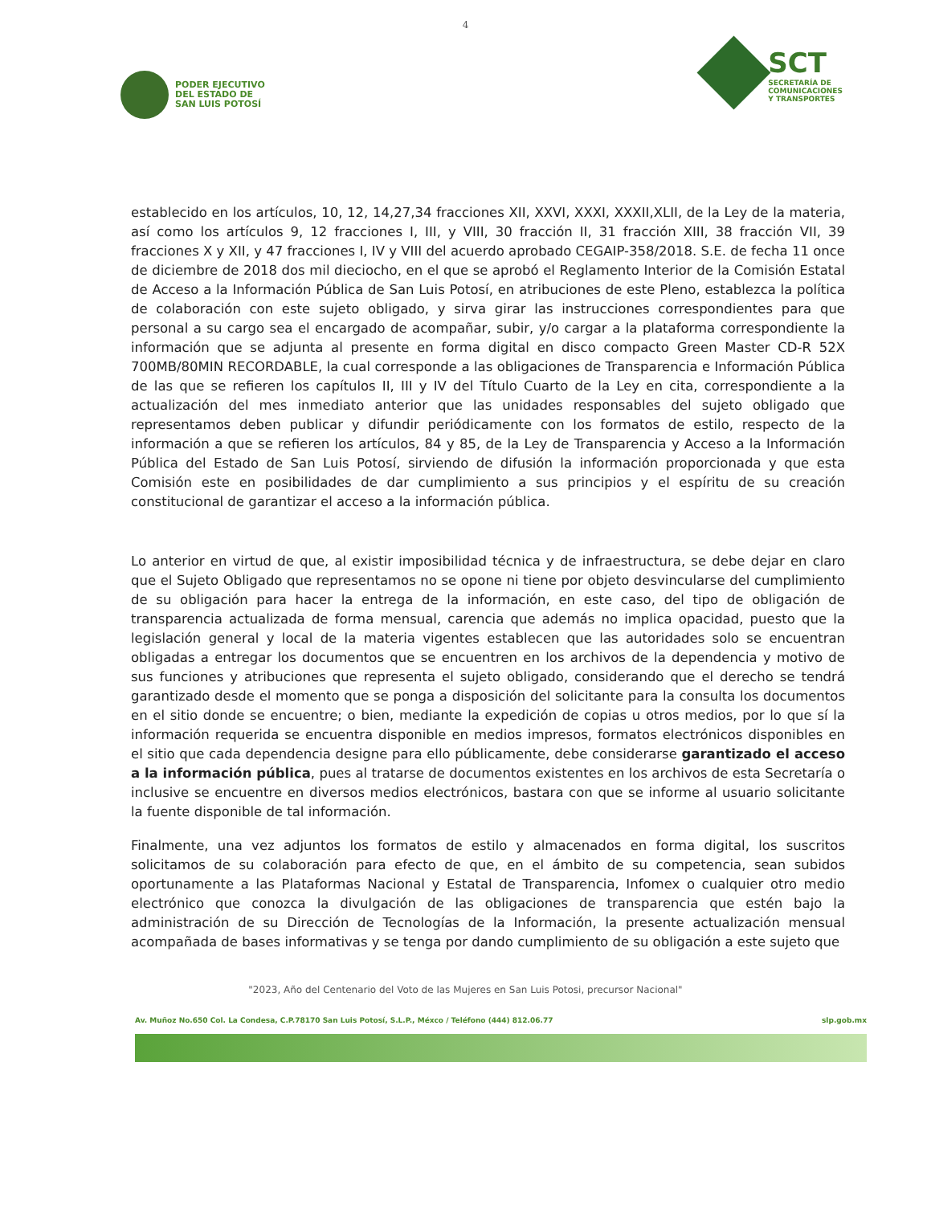4
PODER EJECUTIVO
DEL ESTADO DE
SAN LUIS POTOSÍ
SCT
SECRETARÍA DE
COMUNICACIONES
Y TRANSPORTES
establecido en los artículos, 10, 12, 14,27,34 fracciones XII, XXVI, XXXI, XXXII,XLII, de la Ley de la materia, así como los artículos 9, 12 fracciones I, III, y VIII, 30 fracción II, 31 fracción XIII, 38 fracción VII, 39 fracciones X y XII, y 47 fracciones I, IV y VIII del acuerdo aprobado CEGAIP-358/2018. S.E. de fecha 11 once de diciembre de 2018 dos mil dieciocho, en el que se aprobó el Reglamento Interior de la Comisión Estatal de Acceso a la Información Pública de San Luis Potosí, en atribuciones de este Pleno, establezca la política de colaboración con este sujeto obligado, y sirva girar las instrucciones correspondientes para que personal a su cargo sea el encargado de acompañar, subir, y/o cargar a la plataforma correspondiente la información que se adjunta al presente en forma digital en disco compacto Green Master CD-R 52X 700MB/80MIN RECORDABLE, la cual corresponde a las obligaciones de Transparencia e Información Pública de las que se refieren los capítulos II, III y IV del Título Cuarto de la Ley en cita, correspondiente a la actualización del mes inmediato anterior que las unidades responsables del sujeto obligado que representamos deben publicar y difundir periódicamente con los formatos de estilo, respecto de la información a que se refieren los artículos, 84 y 85, de la Ley de Transparencia y Acceso a la Información Pública del Estado de San Luis Potosí, sirviendo de difusión la información proporcionada y que esta Comisión este en posibilidades de dar cumplimiento a sus principios y el espíritu de su creación constitucional de garantizar el acceso a la información pública.
Lo anterior en virtud de que, al existir imposibilidad técnica y de infraestructura, se debe dejar en claro que el Sujeto Obligado que representamos no se opone ni tiene por objeto desvincularse del cumplimiento de su obligación para hacer la entrega de la información, en este caso, del tipo de obligación de transparencia actualizada de forma mensual, carencia que además no implica opacidad, puesto que la legislación general y local de la materia vigentes establecen que las autoridades solo se encuentran obligadas a entregar los documentos que se encuentren en los archivos de la dependencia y motivo de sus funciones y atribuciones que representa el sujeto obligado, considerando que el derecho se tendrá garantizado desde el momento que se ponga a disposición del solicitante para la consulta los documentos en el sitio donde se encuentre; o bien, mediante la expedición de copias u otros medios, por lo que sí la información requerida se encuentra disponible en medios impresos, formatos electrónicos disponibles en el sitio que cada dependencia designe para ello públicamente, debe considerarse garantizado el acceso a la información pública, pues al tratarse de documentos existentes en los archivos de esta Secretaría o inclusive se encuentre en diversos medios electrónicos, bastara con que se informe al usuario solicitante la fuente disponible de tal información.
Finalmente, una vez adjuntos los formatos de estilo y almacenados en forma digital, los suscritos solicitamos de su colaboración para efecto de que, en el ámbito de su competencia, sean subidos oportunamente a las Plataformas Nacional y Estatal de Transparencia, Infomex o cualquier otro medio electrónico que conozca la divulgación de las obligaciones de transparencia que estén bajo la administración de su Dirección de Tecnologías de la Información, la presente actualización mensual acompañada de bases informativas y se tenga por dando cumplimiento de su obligación a este sujeto que
"2023, Año del Centenario del Voto de las Mujeres en San Luis Potosi, precursor Nacional"
Av. Muñoz No.650 Col. La Condesa, C.P.78170 San Luis Potosí, S.L.P., Méxco / Teléfono (444) 812.06.77 slp.gob.mx